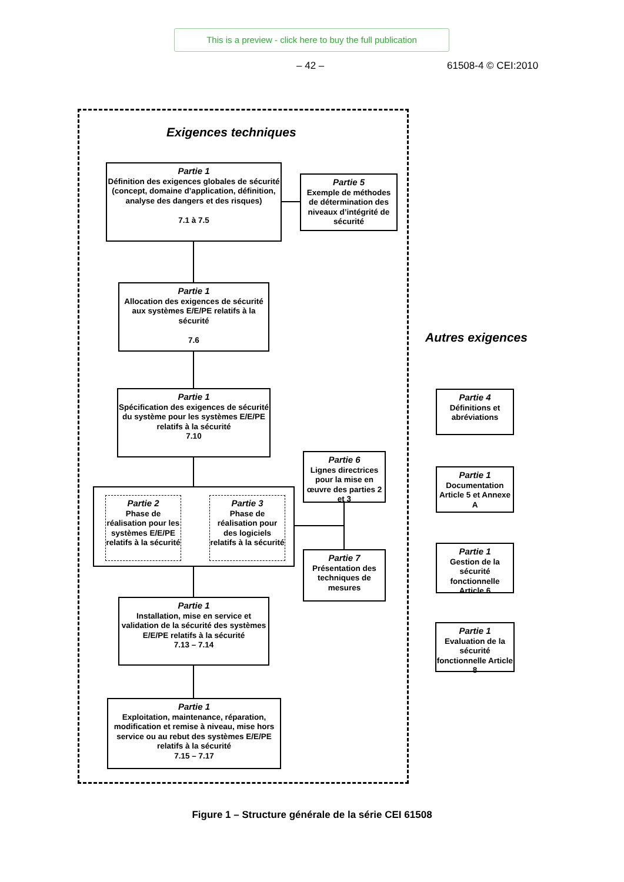This is a preview - click here to buy the full publication
– 42 – 61508-4 © CEI:2010
Exigences techniques
Autres exigences
Partie 1
Définition des exigences globales de sécurité (concept, domaine d’application, définition, analyse des dangers et des risques)
7.1 à 7.5
Partie 5
Exemple de méthodes de détermination des niveaux d’intégrité de sécurité
Partie 1
Allocation des exigences de sécurité aux systèmes E/E/PE relatifs à la sécurité
7.6
Partie 1
Spécification des exigences de sécurité du système pour les systèmes E/E/PE relatifs à la sécurité
7.10
Partie 6
Lignes directrices pour la mise en œuvre des parties 2 et 3
Partie 2
Phase de réalisation pour les systèmes E/E/PE relatifs à la sécurité
Partie 3
Phase de réalisation pour des logiciels relatifs à la sécurité
Partie 7
Présentation des techniques de mesures
Partie 1
Installation, mise en service et validation de la sécurité des systèmes E/E/PE relatifs à la sécurité
7.13 – 7.14
Partie 1
Exploitation, maintenance, réparation, modification et remise à niveau, mise hors service ou au rebut des systèmes E/E/PE relatifs à la sécurité
7.15 – 7.17
Partie 4
Définitions et abréviations
Partie 1
Documentation Article 5 et Annexe A
Partie 1
Gestion de la sécurité fonctionnelle Article 6
Partie 1
Evaluation de la sécurité fonctionnelle Article 8
Figure 1 – Structure générale de la série CEI 61508